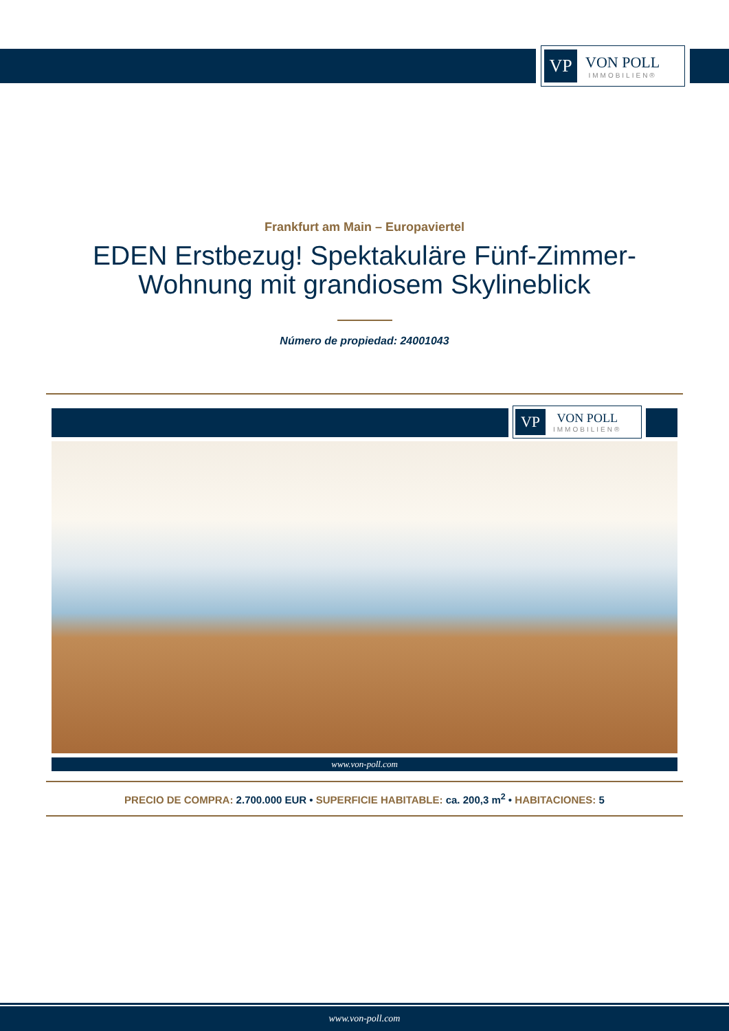VP
VON POLL
IMMOBILIEN®
Frankfurt am Main – Europaviertel
EDEN Erstbezug! Spektakuläre Fünf-Zimmer-Wohnung mit grandiosem Skylineblick
Número de propiedad: 24001043
VP
VON POLL
IMMOBILIEN®
www.von-poll.com
PRECIO DE COMPRA: 2.700.000 EUR • SUPERFICIE HABITABLE: ca. 200,3 m<sup>2</sup> • HABITACIONES: 5
www.von-poll.com